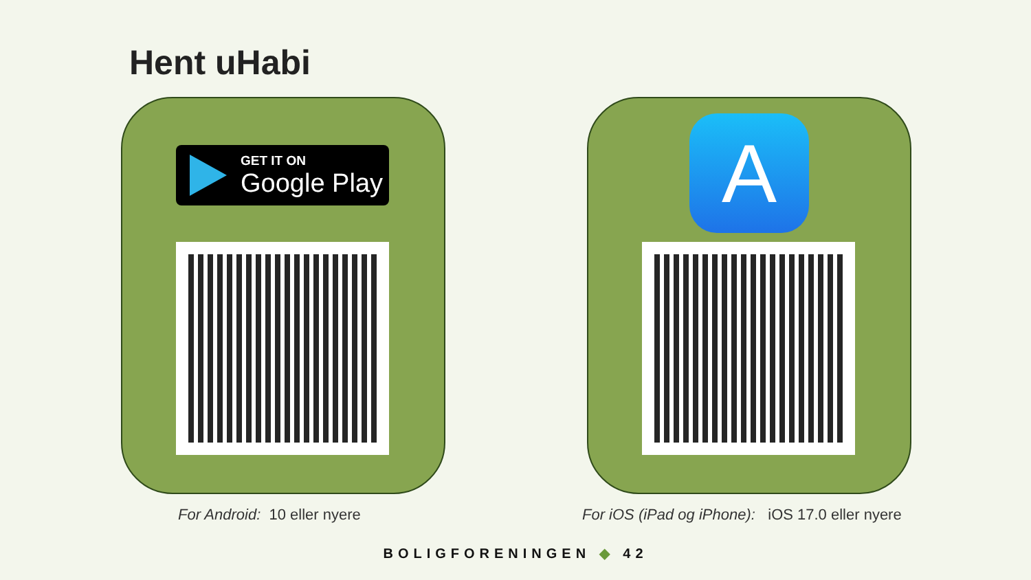Hent uHabi
GET IT ON
Google Play
A
For Android: 10 eller nyere
For iOS (iPad og iPhone): iOS 17.0 eller nyere
BOLIGFORENINGEN ◆ 42